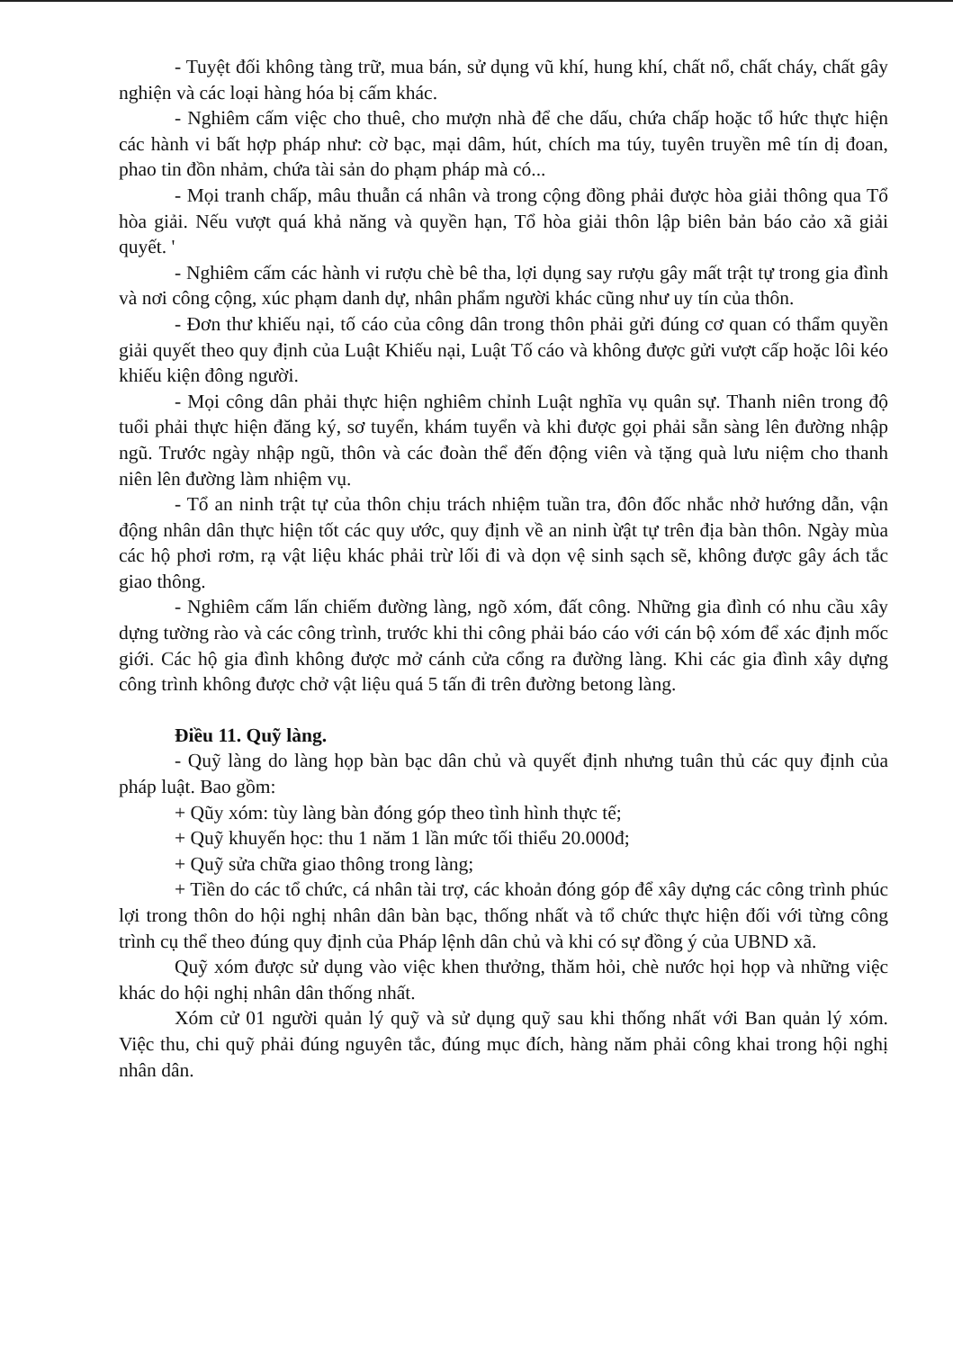- Tuyệt đối không tàng trữ, mua bán, sử dụng vũ khí, hung khí, chất nổ, chất cháy, chất gây nghiện và các loại hàng hóa bị cấm khác.
- Nghiêm cấm việc cho thuê, cho mượn nhà để che dấu, chứa chấp hoặc tổ hức thực hiện các hành vi bất hợp pháp như: cờ bạc, mại dâm, hút, chích ma túy, tuyên truyền mê tín dị đoan, phao tin đồn nhảm, chứa tài sản do phạm pháp mà có...
- Mọi tranh chấp, mâu thuẫn cá nhân và trong cộng đồng phải được hòa giải thông qua Tổ hòa giải. Nếu vượt quá khả năng và quyền hạn, Tổ hòa giải thôn lập biên bản báo cảo xã giải quyết. '
- Nghiêm cấm các hành vi rượu chè bê tha, lợi dụng say rượu gây mất trật tự trong gia đình và nơi công cộng, xúc phạm danh dự, nhân phẩm người khác cũng như uy tín của thôn.
- Đơn thư khiếu nại, tố cáo của công dân trong thôn phải gửi đúng cơ quan có thẩm quyền giải quyết theo quy định của Luật Khiếu nại, Luật Tố cáo và không được gửi vượt cấp hoặc lôi kéo khiếu kiện đông người.
- Mọi công dân phải thực hiện nghiêm chỉnh Luật nghĩa vụ quân sự. Thanh niên trong độ tuổi phải thực hiện đăng ký, sơ tuyển, khám tuyển và khi được gọi phải sẵn sàng lên đường nhập ngũ. Trước ngày nhập ngũ, thôn và các đoàn thể đến động viên và tặng quà lưu niệm cho thanh niên lên đường làm nhiệm vụ.
- Tổ an ninh trật tự của thôn chịu trách nhiệm tuần tra, đôn đốc nhắc nhở hướng dẫn, vận động nhân dân thực hiện tốt các quy ước, quy định về an ninh ừật tự trên địa bàn thôn. Ngày mùa các hộ phơi rơm, rạ vật liệu khác phải trừ lối đi và dọn vệ sinh sạch sẽ, không được gây ách tắc giao thông.
- Nghiêm cấm lấn chiếm đường làng, ngõ xóm, đất công. Những gia đình có nhu cầu xây dựng tường rào và các công trình, trước khi thi công phải báo cáo với cán bộ xóm để xác định mốc giới. Các hộ gia đình không được mở cánh cửa cổng ra đường làng. Khi các gia đình xây dựng công trình không được chở vật liệu quá 5 tấn đi trên đường betong làng.
Điều 11. Quỹ làng.
- Quỹ làng do làng họp bàn bạc dân chủ và quyết định nhưng tuân thủ các quy định của pháp luật. Bao gồm:
+ Qũy xóm: tùy làng bàn đóng góp theo tình hình thực tế;
+ Quỹ khuyến học: thu 1 năm 1 lần mức tối thiểu 20.000đ;
+ Quỹ sửa chữa giao thông trong làng;
+ Tiền do các tổ chức, cá nhân tài trợ, các khoản đóng góp để xây dựng các công trình phúc lợi trong thôn do hội nghị nhân dân bàn bạc, thống nhất và tổ chức thực hiện đối với từng công trình cụ thể theo đúng quy định của Pháp lệnh dân chủ và khi có sự đồng ý của UBND xã.
Quỹ xóm được sử dụng vào việc khen thưởng, thăm hỏi, chè nước họi họp và những việc khác do hội nghị nhân dân thống nhất.
Xóm cử 01 người quản lý quỹ và sử dụng quỹ sau khi thống nhất với Ban quản lý xóm. Việc thu, chi quỹ phải đúng nguyên tắc, đúng mục đích, hàng năm phải công khai trong hội nghị nhân dân.